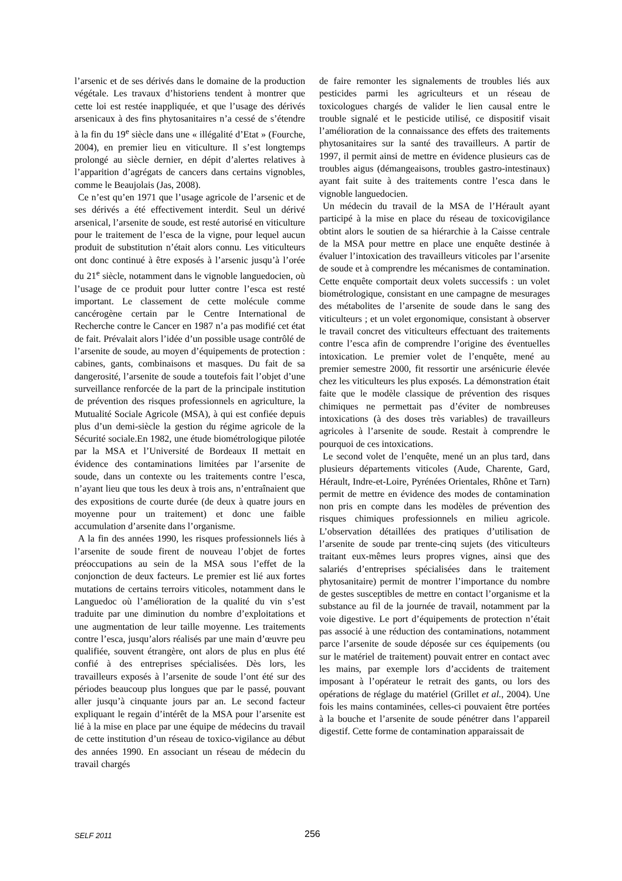l’arsenic et de ses dérivés dans le domaine de la production végétale. Les travaux d’historiens tendent à montrer que cette loi est restée inappliquée, et que l’usage des dérivés arsenicaux à des fins phytosanitaires n’a cessé de s’étendre à la fin du 19<sup>e</sup> siècle dans une « illégalité d’Etat » (Fourche, 2004), en premier lieu en viticulture. Il s’est longtemps prolongé au siècle dernier, en dépit d’alertes relatives à l’apparition d’agrégats de cancers dans certains vignobles, comme le Beaujolais (Jas, 2008).
Ce n’est qu’en 1971 que l’usage agricole de l’arsenic et de ses dérivés a été effectivement interdit. Seul un dérivé arsenical, l’arsenite de soude, est resté autorisé en viticulture pour le traitement de l’esca de la vigne, pour lequel aucun produit de substitution n’était alors connu. Les viticulteurs ont donc continué à être exposés à l’arsenic jusqu’à l’orée du 21<sup>e</sup> siècle, notamment dans le vignoble languedocien, où l’usage de ce produit pour lutter contre l’esca est resté important. Le classement de cette molécule comme cancérogène certain par le Centre International de Recherche contre le Cancer en 1987 n’a pas modifié cet état de fait. Prévalait alors l’idée d’un possible usage contrôlé de l’arsenite de soude, au moyen d’équipements de protection : cabines, gants, combinaisons et masques. Du fait de sa dangerosité, l’arsenite de soude a toutefois fait l’objet d’une surveillance renforcée de la part de la principale institution de prévention des risques professionnels en agriculture, la Mutualité Sociale Agricole (MSA), à qui est confiée depuis plus d’un demi-siècle la gestion du régime agricole de la Sécurité sociale.En 1982, une étude biométrologique pilotée par la MSA et l’Université de Bordeaux II mettait en évidence des contaminations limitées par l’arsenite de soude, dans un contexte ou les traitements contre l’esca, n’ayant lieu que tous les deux à trois ans, n’entraînaient que des expositions de courte durée (de deux à quatre jours en moyenne pour un traitement) et donc une faible accumulation d’arsenite dans l’organisme.
A la fin des années 1990, les risques professionnels liés à l’arsenite de soude firent de nouveau l’objet de fortes préoccupations au sein de la MSA sous l’effet de la conjonction de deux facteurs. Le premier est lié aux fortes mutations de certains terroirs viticoles, notamment dans le Languedoc où l’amélioration de la qualité du vin s’est traduite par une diminution du nombre d’exploitations et une augmentation de leur taille moyenne. Les traitements contre l’esca, jusqu’alors réalisés par une main d’œuvre peu qualifiée, souvent étrangère, ont alors de plus en plus été confié à des entreprises spécialisées. Dès lors, les travailleurs exposés à l’arsenite de soude l’ont été sur des périodes beaucoup plus longues que par le passé, pouvant aller jusqu’à cinquante jours par an. Le second facteur expliquant le regain d’intérêt de la MSA pour l’arsenite est lié à la mise en place par une équipe de médecins du travail de cette institution d’un réseau de toxico-vigilance au début des années 1990. En associant un réseau de médecin du travail chargés
de faire remonter les signalements de troubles liés aux pesticides parmi les agriculteurs et un réseau de toxicologues chargés de valider le lien causal entre le trouble signalé et le pesticide utilisé, ce dispositif visait l’amélioration de la connaissance des effets des traitements phytosanitaires sur la santé des travailleurs. A partir de 1997, il permit ainsi de mettre en évidence plusieurs cas de troubles aigus (démangeaisons, troubles gastro-intestinaux) ayant fait suite à des traitements contre l’esca dans le vignoble languedocien.
Un médecin du travail de la MSA de l’Hérault ayant participé à la mise en place du réseau de toxicovigilance obtint alors le soutien de sa hiérarchie à la Caisse centrale de la MSA pour mettre en place une enquête destinée à évaluer l’intoxication des travailleurs viticoles par l’arsenite de soude et à comprendre les mécanismes de contamination. Cette enquête comportait deux volets successifs : un volet biométrologique, consistant en une campagne de mesurages des métabolites de l’arsenite de soude dans le sang des viticulteurs ; et un volet ergonomique, consistant à observer le travail concret des viticulteurs effectuant des traitements contre l’esca afin de comprendre l’origine des éventuelles intoxication. Le premier volet de l’enquête, mené au premier semestre 2000, fit ressortir une arsénicurie élevée chez les viticulteurs les plus exposés. La démonstration était faite que le modèle classique de prévention des risques chimiques ne permettait pas d’éviter de nombreuses intoxications (à des doses très variables) de travailleurs agricoles à l’arsenite de soude. Restait à comprendre le pourquoi de ces intoxications.
Le second volet de l’enquête, mené un an plus tard, dans plusieurs départements viticoles (Aude, Charente, Gard, Hérault, Indre-et-Loire, Pyrénées Orientales, Rhône et Tarn) permit de mettre en évidence des modes de contamination non pris en compte dans les modèles de prévention des risques chimiques professionnels en milieu agricole. L’observation détaillées des pratiques d’utilisation de l’arsenite de soude par trente-cinq sujets (des viticulteurs traitant eux-mêmes leurs propres vignes, ainsi que des salariés d’entreprises spécialisées dans le traitement phytosanitaire) permit de montrer l’importance du nombre de gestes susceptibles de mettre en contact l’organisme et la substance au fil de la journée de travail, notamment par la voie digestive. Le port d’équipements de protection n’était pas associé à une réduction des contaminations, notamment parce l’arsenite de soude déposée sur ces équipements (ou sur le matériel de traitement) pouvait entrer en contact avec les mains, par exemple lors d’accidents de traitement imposant à l’opérateur le retrait des gants, ou lors des opérations de réglage du matériel (Grillet et al., 2004). Une fois les mains contaminées, celles-ci pouvaient être portées à la bouche et l’arsenite de soude pénétrer dans l’appareil digestif. Cette forme de contamination apparaissait de
SELF 2011 256